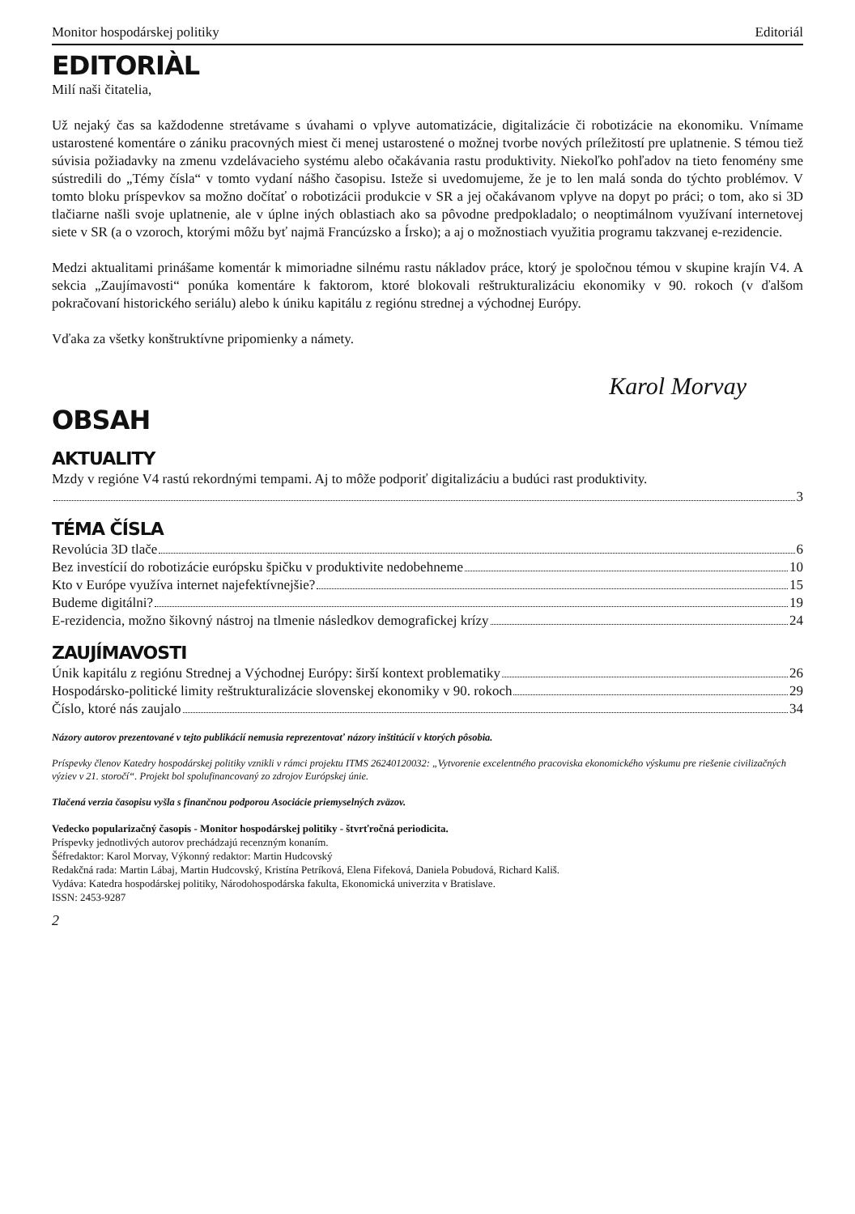Monitor hospodárskej politiky Editoriál
EDITORIÀL
Milí naši čitatelia,
Už nejaký čas sa každodenne stretávame s úvahami o vplyve automatizácie, digitalizácie či robotizácie na ekonomiku. Vnímame ustarostené komentáre o zániku pracovných miest či menej ustarostené o možnej tvorbe nových príležitostí pre uplatnenie. S témou tiež súvisia požiadavky na zmenu vzdelávacieho systému alebo očakávania rastu produktivity. Niekoľko pohľadov na tieto fenomény sme sústredili do „Témy čísla“ v tomto vydaní nášho časopisu. Isteže si uvedomujeme, že je to len malá sonda do týchto problémov. V tomto bloku príspevkov sa možno dočítať o robotizácii produkcie v SR a jej očakávanom vplyve na dopyt po práci; o tom, ako si 3D tlačiarne našli svoje uplatnenie, ale v úplne iných oblastiach ako sa pôvodne predpokladalo; o neoptimálnom využívaní internetovej siete v SR (a o vzoroch, ktorými môžu byť najmä Francúzsko a Írsko); a aj o možnostiach využitia programu takzvanej e-rezidencie.
Medzi aktualitami prinášame komentár k mimoriadne silnému rastu nákladov práce, ktorý je spoločnou témou v skupine krajín V4. A sekcia „Zaujímavosti“ ponúka komentáre k faktorom, ktoré blokovali reštrukturalizáciu ekonomiky v 90. rokoch (v ďalšom pokračovaní historického seriálu) alebo k úniku kapitálu z regiónu strednej a východnej Európy.
Vďaka za všetky konštruktívne pripomienky a námety.
Karol Morvay
OBSAH
AKTUALITY
Mzdy v regióne V4 rastú rekordnými tempami. Aj to môže podporiť digitalizáciu a budúci rast produktivity.
3
TÉMA ČÍSLA
Revolúcia 3D tlače 6
Bez investícií do robotizácie európsku špičku v produktivite nedobehneme 10
Kto v Európe využíva internet najefektívnejšie? 15
Budeme digitálni? 19
E-rezidencia, možno šikovný nástroj na tlmenie následkov demografickej krízy 24
ZAUJÍMAVOSTI
Únik kapitálu z regiónu Strednej a Východnej Európy: širší kontext problematiky 26
Hospodársko-politické limity reštrukturalizácie slovenskej ekonomiky v 90. rokoch 29
Číslo, ktoré nás zaujalo 34
Názory autorov prezentované v tejto publikácií nemusia reprezentovať názory inštitúcií v ktorých pôsobia.
Príspevky členov Katedry hospodárskej politiky vznikli v rámci projektu ITMS 26240120032: „Vytvorenie excelentného pracoviska ekonomického výskumu pre riešenie civilizačných výziev v 21. storočí“. Projekt bol spolufinancovaný zo zdrojov Európskej únie.
Tlačená verzia časopisu vyšla s finančnou podporou Asociácie priemyselných zväzov.
Vedecko popularizačný časopis - Monitor hospodárskej politiky - štvrťročná periodicita.
Príspevky jednotlivých autorov prechádzajú recenzným konaním.
Šéfredaktor: Karol Morvay, Výkonný redaktor: Martin Hudcovský
Redakčná rada: Martin Lábaj, Martin Hudcovský, Kristína Petríková, Elena Fifeková, Daniela Pobudová, Richard Kališ.
Vydáva: Katedra hospodárskej politiky, Národohospodárska fakulta, Ekonomická univerzita v Bratislave.
ISSN: 2453-9287
2